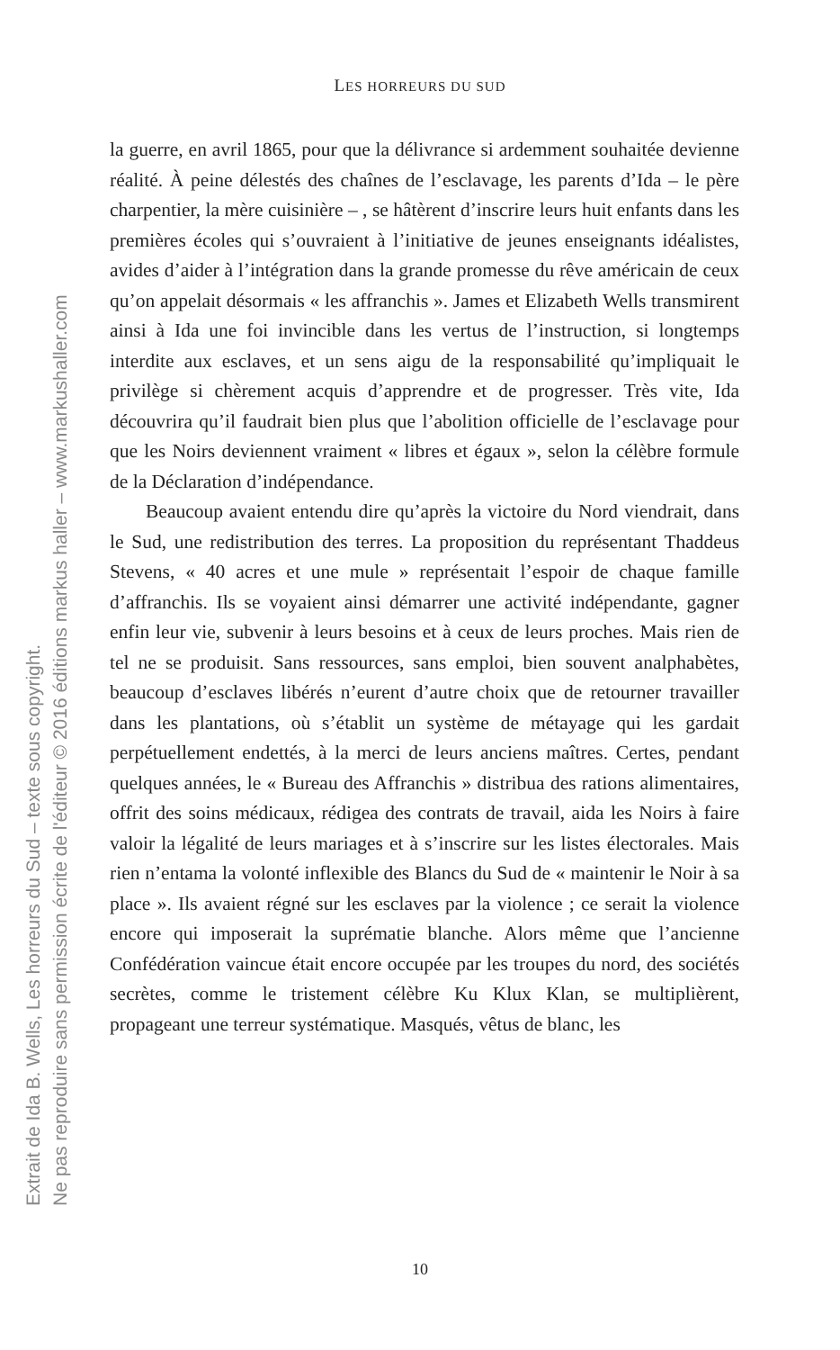Extrait de Ida B. Wells, Les horreurs du Sud – texte sous copyright.
Ne pas reproduire sans permission écrite de l'éditeur © 2016 éditions markus haller – www.markushaller.com
LES HORREURS DU SUD
la guerre, en avril 1865, pour que la délivrance si ardemment souhaitée devienne réalité. À peine délestés des chaînes de l’esclavage, les parents d’Ida – le père charpentier, la mère cuisinière – , se hâtèrent d’inscrire leurs huit enfants dans les premières écoles qui s’ouvraient à l’initiative de jeunes enseignants idéalistes, avides d’aider à l’intégration dans la grande promesse du rêve américain de ceux qu’on appelait désormais « les affranchis ». James et Elizabeth Wells transmirent ainsi à Ida une foi invincible dans les vertus de l’instruction, si longtemps interdite aux esclaves, et un sens aigu de la responsabilité qu’impliquait le privilège si chèrement acquis d’apprendre et de progresser. Très vite, Ida découvrira qu’il faudrait bien plus que l’abolition officielle de l’esclavage pour que les Noirs deviennent vraiment « libres et égaux », selon la célèbre formule de la Déclaration d’indépendance.
Beaucoup avaient entendu dire qu’après la victoire du Nord viendrait, dans le Sud, une redistribution des terres. La proposition du représentant Thaddeus Stevens, « 40 acres et une mule » représentait l’espoir de chaque famille d’affranchis. Ils se voyaient ainsi démarrer une activité indépendante, gagner enfin leur vie, subvenir à leurs besoins et à ceux de leurs proches. Mais rien de tel ne se produisit. Sans ressources, sans emploi, bien souvent analphabètes, beaucoup d’esclaves libérés n’eurent d’autre choix que de retourner travailler dans les plantations, où s’établit un système de métayage qui les gardait perpétuellement endettés, à la merci de leurs anciens maîtres. Certes, pendant quelques années, le « Bureau des Affranchis » distribua des rations alimentaires, offrit des soins médicaux, rédigea des contrats de travail, aida les Noirs à faire valoir la légalité de leurs mariages et à s’inscrire sur les listes électorales. Mais rien n’entama la volonté inflexible des Blancs du Sud de « maintenir le Noir à sa place ». Ils avaient régné sur les esclaves par la violence ; ce serait la violence encore qui imposerait la suprématie blanche. Alors même que l’ancienne Confédération vaincue était encore occupée par les troupes du nord, des sociétés secrètes, comme le tristement célèbre Ku Klux Klan, se multiplièrent, propageant une terreur systématique. Masqués, vêtus de blanc, les
10